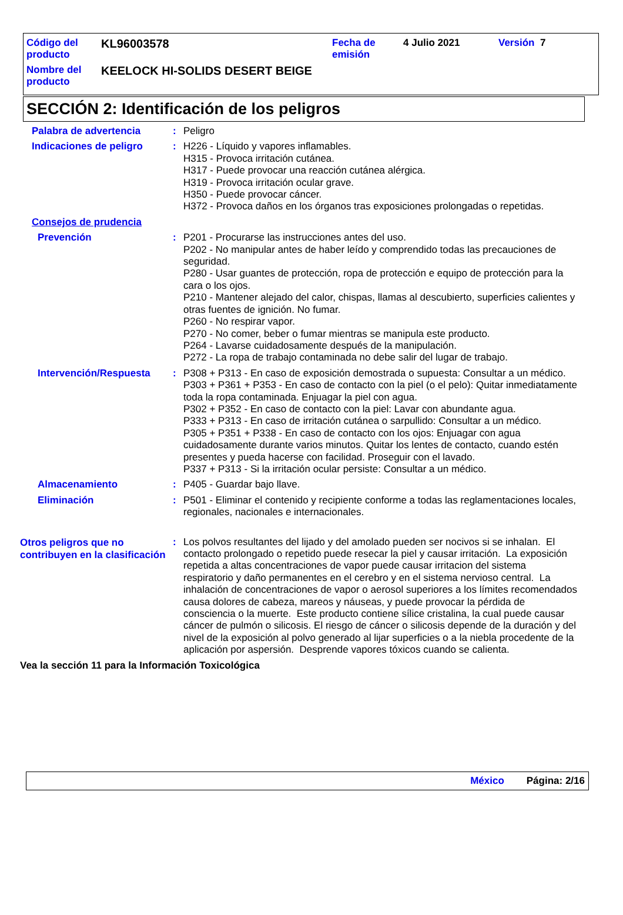| Código del producto | KL96003578 | Fecha de emisión | 4 Julio 2021 | Versión 7 |
| Nombre del producto | KEELOCK HI-SOLIDS DESERT BEIGE | | | |
SECCIÓN 2: Identificación de los peligros
Palabra de advertencia : Peligro
Indicaciones de peligro : H226 - Líquido y vapores inflamables.
H315 - Provoca irritación cutánea.
H317 - Puede provocar una reacción cutánea alérgica.
H319 - Provoca irritación ocular grave.
H350 - Puede provocar cáncer.
H372 - Provoca daños en los órganos tras exposiciones prolongadas o repetidas.
Consejos de prudencia
Prevención : P201 - Procurarse las instrucciones antes del uso.
P202 - No manipular antes de haber leído y comprendido todas las precauciones de seguridad.
P280 - Usar guantes de protección, ropa de protección e equipo de protección para la cara o los ojos.
P210 - Mantener alejado del calor, chispas, llamas al descubierto, superficies calientes y otras fuentes de ignición. No fumar.
P260 - No respirar vapor.
P270 - No comer, beber o fumar mientras se manipula este producto.
P264 - Lavarse cuidadosamente después de la manipulación.
P272 - La ropa de trabajo contaminada no debe salir del lugar de trabajo.
Intervención/Respuesta : P308 + P313 - En caso de exposición demostrada o supuesta: Consultar a un médico.
P303 + P361 + P353 - En caso de contacto con la piel (o el pelo): Quitar inmediatamente toda la ropa contaminada. Enjuagar la piel con agua.
P302 + P352 - En caso de contacto con la piel: Lavar con abundante agua.
P333 + P313 - En caso de irritación cutánea o sarpullido: Consultar a un médico.
P305 + P351 + P338 - En caso de contacto con los ojos: Enjuagar con agua cuidadosamente durante varios minutos. Quitar los lentes de contacto, cuando estén presentes y pueda hacerse con facilidad. Proseguir con el lavado.
P337 + P313 - Si la irritación ocular persiste: Consultar a un médico.
Almacenamiento : P405 - Guardar bajo llave.
Eliminación : P501 - Eliminar el contenido y recipiente conforme a todas las reglamentaciones locales, regionales, nacionales e internacionales.
Otros peligros que no contribuyen en la clasificación
: Los polvos resultantes del lijado y del amolado pueden ser nocivos si se inhalan. El contacto prolongado o repetido puede resecar la piel y causar irritación. La exposición repetida a altas concentraciones de vapor puede causar irritacion del sistema respiratorio y daño permanentes en el cerebro y en el sistema nervioso central. La inhalación de concentraciones de vapor o aerosol superiores a los límites recomendados causa dolores de cabeza, mareos y náuseas, y puede provocar la pérdida de consciencia o la muerte. Este producto contiene sílice cristalina, la cual puede causar cáncer de pulmón o silicosis. El riesgo de cáncer o silicosis depende de la duración y del nivel de la exposición al polvo generado al lijar superficies o a la niebla procedente de la aplicación por aspersión. Desprende vapores tóxicos cuando se calienta.
Vea la sección 11 para la Información Toxicológica
México Página: 2/16